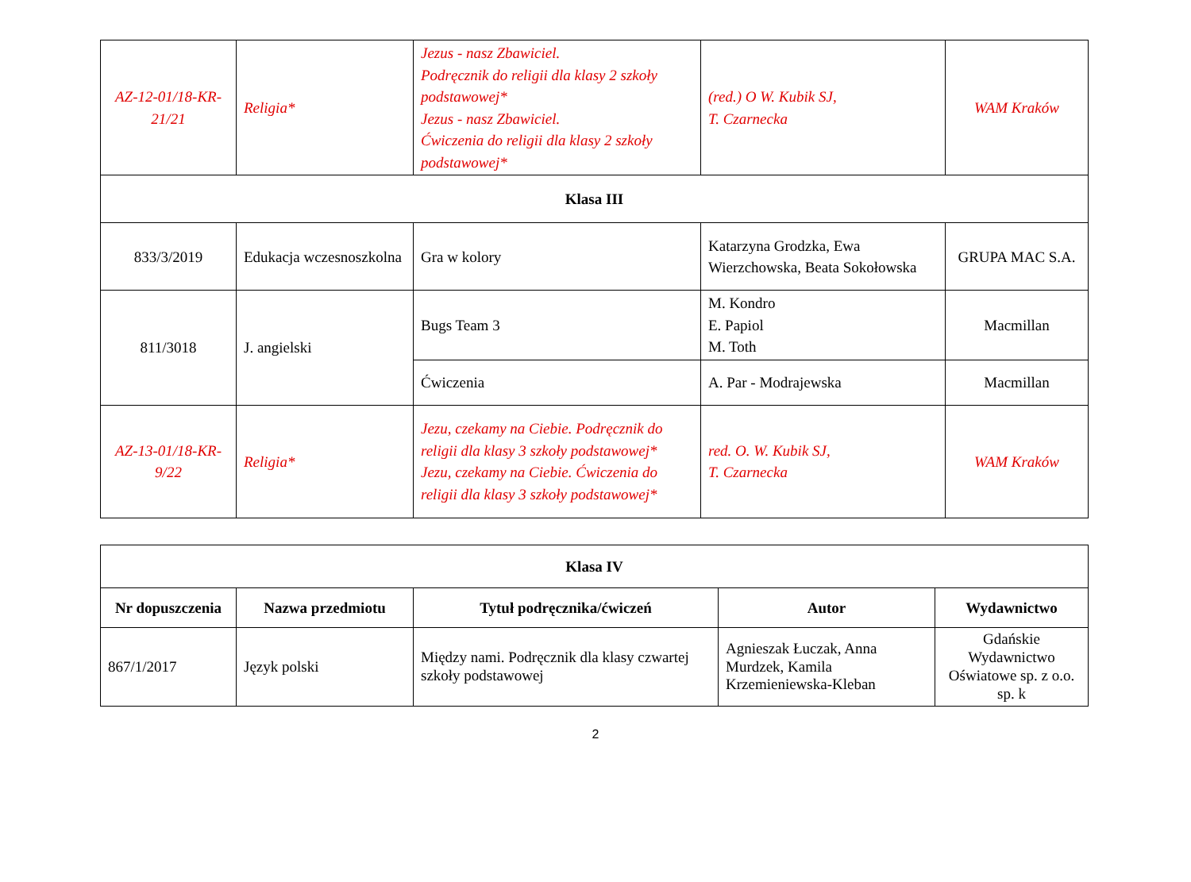| AZ-12-01/18-KR-21/21 | Religia* | Jezus - nasz Zbawiciel. Podręcznik do religii dla klasy 2 szkoły podstawowej* Jezus - nasz Zbawiciel. Ćwiczenia do religii dla klasy 2 szkoły podstawowej* | (red.) O W. Kubik SJ, T. Czarnecka | WAM Kraków |
| Klasa III | | | | |
| 833/3/2019 | Edukacja wczesnoszkolna | Gra w kolory | Katarzyna Grodzka, Ewa Wierzchowska, Beata Sokołowska | GRUPA MAC S.A. |
| 811/3018 | J. angielski | Bugs Team 3 | M. Kondro E. Papiol M. Toth | Macmillan |
| | | Ćwiczenia | A. Par - Modrajewska | Macmillan |
| AZ-13-01/18-KR-9/22 | Religia* | Jezu, czekamy na Ciebie. Podręcznik do religii dla klasy 3 szkoły podstawowej* Jezu, czekamy na Ciebie. Ćwiczenia do religii dla klasy 3 szkoły podstawowej* | red. O. W. Kubik SJ, T. Czarnecka | WAM Kraków |
| Klasa IV | | | | |
| --- | --- | --- | --- | --- |
| Nr dopuszczenia | Nazwa przedmiotu | Tytuł podręcznika/ćwiczeń | Autor | Wydawnictwo |
| 867/1/2017 | Język polski | Między nami. Podręcznik dla klasy czwartej szkoły podstawowej | Agnieszak Łuczak, Anna Murdzek, Kamila Krzemieniewska-Kleban | Gdańskie Wydawnictwo Oświatowe sp. z o.o. sp. k |
2